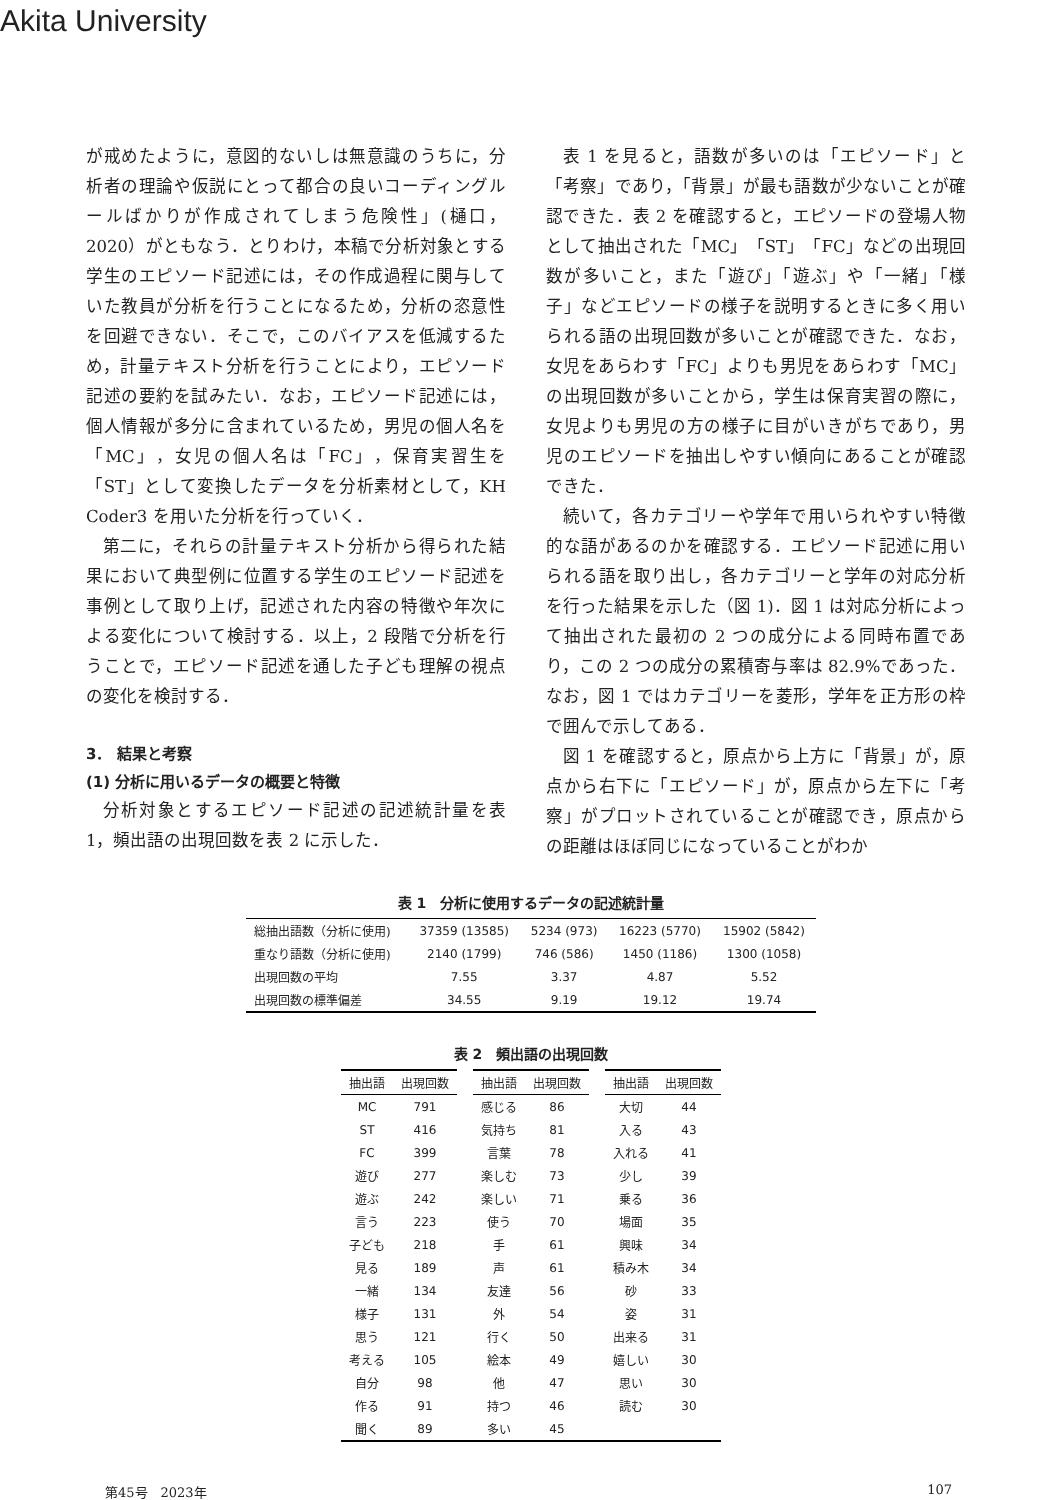Akita University
が戒めたように，意図的ないしは無意識のうちに，分析者の理論や仮説にとって都合の良いコーディングルールばかりが作成されてしまう危険性」(樋口，2020）がともなう．とりわけ，本稿で分析対象とする学生のエピソード記述には，その作成過程に関与していた教員が分析を行うことになるため，分析の恣意性を回避できない．そこで，このバイアスを低減するため，計量テキスト分析を行うことにより，エピソード記述の要約を試みたい．なお，エピソード記述には，個人情報が多分に含まれているため，男児の個人名を「MC」，女児の個人名は「FC」，保育実習生を「ST」として変換したデータを分析素材として，KH Coder3 を用いた分析を行っていく．
第二に，それらの計量テキスト分析から得られた結果において典型例に位置する学生のエピソード記述を事例として取り上げ，記述された内容の特徴や年次による変化について検討する．以上，2 段階で分析を行うことで，エピソード記述を通した子ども理解の視点の変化を検討する．
3． 結果と考察
(1) 分析に用いるデータの概要と特徴
分析対象とするエピソード記述の記述統計量を表 1，頻出語の出現回数を表 2 に示した．
表 1 を見ると，語数が多いのは「エピソード」と「考察」であり，「背景」が最も語数が少ないことが確認できた．表 2 を確認すると，エピソードの登場人物として抽出された「MC」「ST」「FC」などの出現回数が多いこと，また「遊び」「遊ぶ」や「一緒」「様子」などエピソードの様子を説明するときに多く用いられる語の出現回数が多いことが確認できた．なお，女児をあらわす「FC」よりも男児をあらわす「MC」の出現回数が多いことから，学生は保育実習の際に，女児よりも男児の方の様子に目がいきがちであり，男児のエピソードを抽出しやすい傾向にあることが確認できた．
続いて，各カテゴリーや学年で用いられやすい特徴的な語があるのかを確認する．エピソード記述に用いられる語を取り出し，各カテゴリーと学年の対応分析を行った結果を示した（図 1)．図 1 は対応分析によって抽出された最初の 2 つの成分による同時布置であり，この 2 つの成分の累積寄与率は 82.9%であった．なお，図 1 ではカテゴリーを菱形，学年を正方形の枠で囲んで示してある．
図 1 を確認すると，原点から上方に「背景」が，原点から右下に「エピソード」が，原点から左下に「考察」がプロットされていることが確認でき，原点からの距離はほぼ同じになっていることがわか
表 1　分析に使用するデータの記述統計量
| 総抽出語数（分析に使用) | 37359 (13585) | 5234 (973) | 16223 (5770) | 15902 (5842) |
| 重なり語数（分析に使用) | 2140 (1799) | 746 (586) | 1450 (1186) | 1300 (1058) |
| 出現回数の平均 | 7.55 | 3.37 | 4.87 | 5.52 |
| 出現回数の標準偏差 | 34.55 | 9.19 | 19.12 | 19.74 |
表 2　頻出語の出現回数
| 抽出語 | 出現回数 | | 抽出語 | 出現回数 | | 抽出語 | 出現回数 |
| --- | --- | --- | --- | --- | --- | --- | --- |
| MC | 791 | | 感じる | 86 | | 大切 | 44 |
| ST | 416 | | 気持ち | 81 | | 入る | 43 |
| FC | 399 | | 言葉 | 78 | | 入れる | 41 |
| 遊び | 277 | | 楽しむ | 73 | | 少し | 39 |
| 遊ぶ | 242 | | 楽しい | 71 | | 乗る | 36 |
| 言う | 223 | | 使う | 70 | | 場面 | 35 |
| 子ども | 218 | | 手 | 61 | | 興味 | 34 |
| 見る | 189 | | 声 | 61 | | 積み木 | 34 |
| 一緒 | 134 | | 友達 | 56 | | 砂 | 33 |
| 様子 | 131 | | 外 | 54 | | 姿 | 31 |
| 思う | 121 | | 行く | 50 | | 出来る | 31 |
| 考える | 105 | | 絵本 | 49 | | 嬉しい | 30 |
| 自分 | 98 | | 他 | 47 | | 思い | 30 |
| 作る | 91 | | 持つ | 46 | | 読む | 30 |
| 聞く | 89 | | 多い | 45 | | | |
第45号　2023年 107